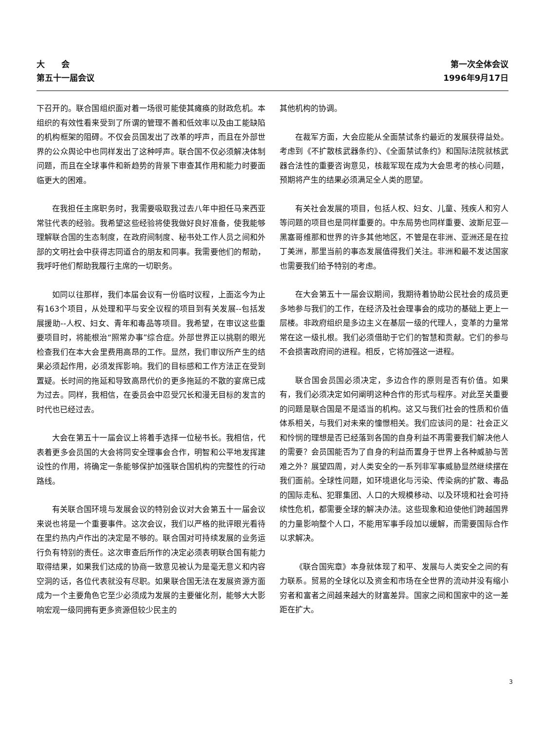大　　会
第五十一届会议
第一次全体会议
1996年9月17日
下召开的。联合国组织面对着一场很可能使其瘫痪的财政危机。本组织的有效性看来受到了所谓的管理不善和低效率以及由工能缺陷的机构框架的阻碍。不仅会员国发出了改革的呼声，而且在外部世界的公众舆论中也同样发出了这种呼声。联合国不仅必须解决体制问题，而且在全球事件和新趋势的背景下审查其作用和能力时要面临更大的困难。
在我担任主席职务时，我需要吸取我过去八年中担任马来西亚常驻代表的经验。我希望这些经验将使我做好良好准备，使我能够理解联合国的生态制度，在政府间制度、秘书处工作人员之间和外部的文明社会中获得志同道合的朋友和同事。我需要他们的帮助，我呼吁他们帮助我履行主席的一切职务。
如同以往那样，我们本届会议有一份临时议程，上面迄今为止有163个项目，从处理和平与安全议程的项目到有关发展--包括发展援助--人权、妇女、青年和毒品等项目。我希望，在审议这些重要项目时，将能根治“照常办事”综合症。外部世界正以挑剔的眼光检查我们在本大会里费用高昂的工作。显然，我们审议所产生的结果必须起作用，必须发挥影响。我们的目标感和工作方法正在受到置疑。长时间的拖延和导致高昂代价的更多拖延的不散的宴席已成为过去。同样，我相信，在委员会中忍受冗长和漫无目标的发言的时代也已经过去。
大会在第五十一届会议上将着手选择一位秘书长。我相信，代表着更多会员国的大会将同安全理事会合作，明智和公平地发挥建设性的作用，将确定一条能够保护加强联合国机构的完整性的行动路线。
有关联合国环境与发展会议的特别会议对大会第五十一届会议来说也将是一个重要事件。这次会议，我们以严格的批评眼光看待在里约热内卢作出的决定是不够的。联合国对可持续发展的业务运行负有特别的责任。这次审查后所作的决定必须表明联合国有能力取得结果，如果我们达成的协商一致意见被认为是毫无意义和内容空洞的话，各位代表就没有尽职。如果联合国无法在发展资源方面成为一个主要角色它至少必须成为发展的主要催化剂，能够大大影响宏观一级同拥有更多资源但较少民主的
其他机构的协调。
在裁军方面，大会应能从全面禁试条约最近的发展获得益处。考虑到《不扩散核武器条约》、《全面禁试条约》和国际法院就核武器合法性的重要咨询意见，核裁军现在成为大会思考的核心问题，预期将产生的结果必须满足全人类的愿望。
有关社会发展的项目，包括人权、妇女、儿童、残疾人和穷人等问题的项目也是同样重要的。中东局势也同样重要、波斯尼亚—黑塞哥维那和世界的许多其他地区，不管是在非洲、亚洲还是在拉丁美洲，那里当前的事态发展值得我们关注。非洲和最不发达国家也需要我们给予特别的考虑。
在大会第五十一届会议期间，我期待着协助公民社会的成员更多地参与我们的工作，在经济及社会理事会的成功的基础上更上一层楼。非政府组织是多边主义在基层一级的代理人，变革的力量常常在这一级扎根。我们必须借助于它们的智慧和贡献。它们的参与不会损害政府间的进程。相反，它将加强这一进程。
联合国会员国必须决定，多边合作的原则是否有价值。如果有，我们必须决定如何阐明这种合作的形式与程序。对此至关重要的问题是联合国是不是适当的机构。这又与我们社会的性质和价值体系相关，与我们对未来的憧憬相关。我们应该问的是：社会正义和怜悯的理想是否已经落到各国的自身利益不再需要我们解决他人的需要？会员国能否为了自身的利益而置身于世界上各种威胁与苦难之外？展望四周，对人类安全的一系列非军事威胁显然继续摆在我们面前。全球性问题，如环境退化与污染、传染病的扩散、毒品的国际走私、犯罪集团、人口的大规模移动、以及环境和社会可持续性危机，都需要全球的解决办法。这些现象和迫使他们跨越国界的力量影响整个人口，不能用军事手段加以缓解，而需要国际合作以求解决。
《联合国宪章》本身就体现了和平、发展与人类安全之间的有力联系。贸易的全球化以及资金和市场在全世界的流动并没有缩小穷者和富者之间越来越大的财富差异。国家之间和国家中的这一差距在扩大。
3